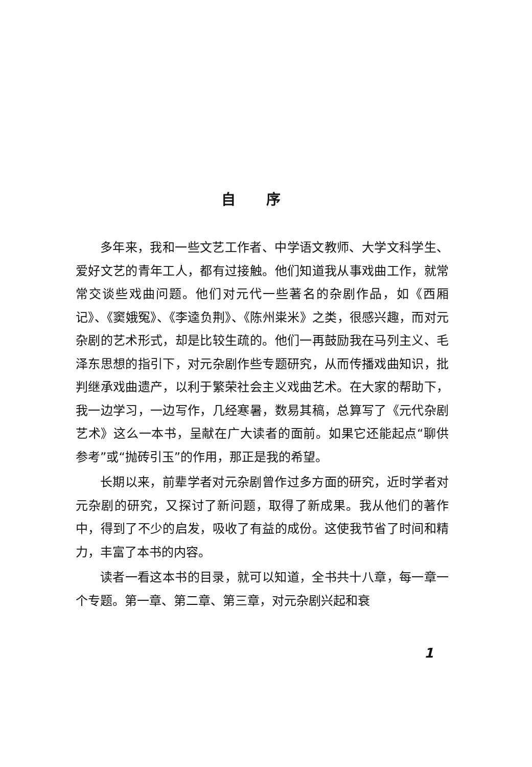自序
多年来，我和一些文艺工作者、中学语文教师、大学文科学生、爱好文艺的青年工人，都有过接触。他们知道我从事戏曲工作，就常常交谈些戏曲问题。他们对元代一些著名的杂剧作品，如《西厢记》、《窦娥冤》、《李逵负荆》、《陈州粜米》之类，很感兴趣，而对元杂剧的艺术形式，却是比较生疏的。他们一再鼓励我在马列主义、毛泽东思想的指引下，对元杂剧作些专题研究，从而传播戏曲知识，批判继承戏曲遗产，以利于繁荣社会主义戏曲艺术。在大家的帮助下，我一边学习，一边写作，几经寒暑，数易其稿，总算写了《元代杂剧艺术》这么一本书，呈献在广大读者的面前。如果它还能起点“聊供参考”或“抛砖引玉”的作用，那正是我的希望。
长期以来，前辈学者对元杂剧曾作过多方面的研究，近时学者对元杂剧的研究，又探讨了新问题，取得了新成果。我从他们的著作中，得到了不少的启发，吸收了有益的成份。这使我节省了时间和精力，丰富了本书的内容。
读者一看这本书的目录，就可以知道，全书共十八章，每一章一个专题。第一章、第二章、第三章，对元杂剧兴起和衰
1